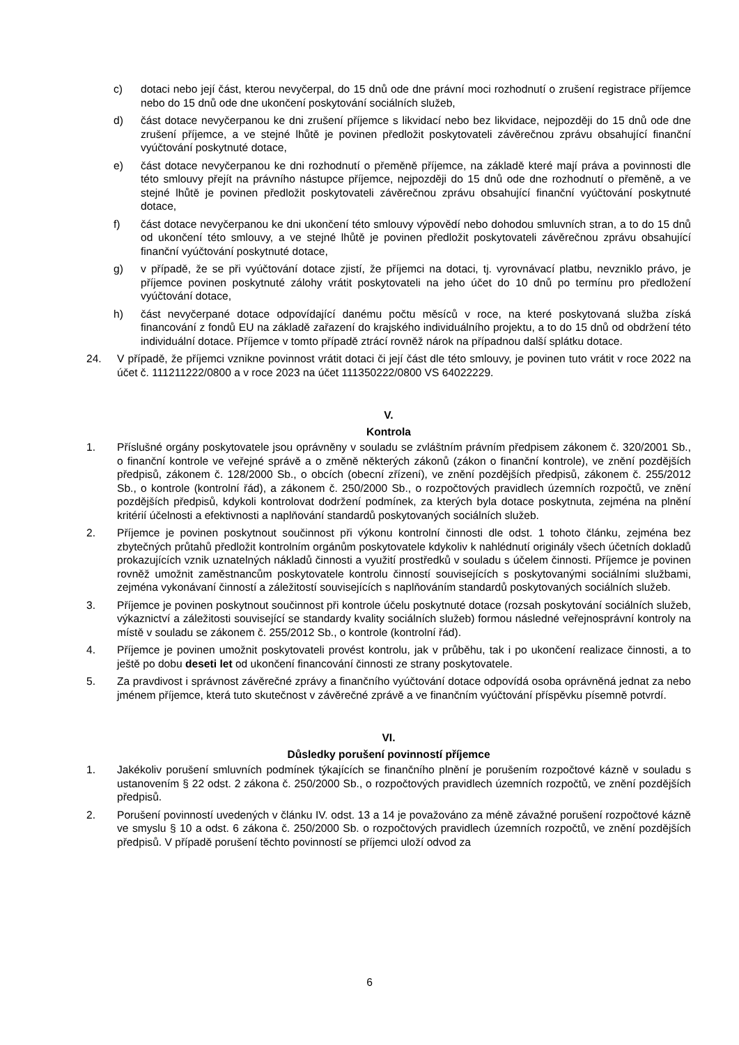c) dotaci nebo její část, kterou nevyčerpal, do 15 dnů ode dne právní moci rozhodnutí o zrušení registrace příjemce nebo do 15 dnů ode dne ukončení poskytování sociálních služeb,
d) část dotace nevyčerpanou ke dni zrušení příjemce s likvidací nebo bez likvidace, nejpozději do 15 dnů ode dne zrušení příjemce, a ve stejné lhůtě je povinen předložit poskytovateli závěrečnou zprávu obsahující finanční vyúčtování poskytnuté dotace,
e) část dotace nevyčerpanou ke dni rozhodnutí o přeměně příjemce, na základě které mají práva a povinnosti dle této smlouvy přejít na právního nástupce příjemce, nejpozději do 15 dnů ode dne rozhodnutí o přeměně, a ve stejné lhůtě je povinen předložit poskytovateli závěrečnou zprávu obsahující finanční vyúčtování poskytnuté dotace,
f) část dotace nevyčerpanou ke dni ukončení této smlouvy výpovědí nebo dohodou smluvních stran, a to do 15 dnů od ukončení této smlouvy, a ve stejné lhůtě je povinen předložit poskytovateli závěrečnou zprávu obsahující finanční vyúčtování poskytnuté dotace,
g) v případě, že se při vyúčtování dotace zjistí, že příjemci na dotaci, tj. vyrovnávací platbu, nevzniklo právo, je příjemce povinen poskytnuté zálohy vrátit poskytovateli na jeho účet do 10 dnů po termínu pro předložení vyúčtování dotace,
h) část nevyčerpané dotace odpovídající danému počtu měsíců v roce, na které poskytovaná služba získá financování z fondů EU na základě zařazení do krajského individuálního projektu, a to do 15 dnů od obdržení této individuální dotace. Příjemce v tomto případě ztrácí rovněž nárok na případnou další splátku dotace.
24. V případě, že příjemci vznikne povinnost vrátit dotaci či její část dle této smlouvy, je povinen tuto vrátit v roce 2022 na účet č. 111211222/0800 a v roce 2023 na účet 111350222/0800 VS 64022229.
V.
Kontrola
1. Příslušné orgány poskytovatele jsou oprávněny v souladu se zvláštním právním předpisem zákonem č. 320/2001 Sb., o finanční kontrole ve veřejné správě a o změně některých zákonů (zákon o finanční kontrole), ve znění pozdějších předpisů, zákonem č. 128/2000 Sb., o obcích (obecní zřízení), ve znění pozdějších předpisů, zákonem č. 255/2012 Sb., o kontrole (kontrolní řád), a zákonem č. 250/2000 Sb., o rozpočtových pravidlech územních rozpočtů, ve znění pozdějších předpisů, kdykoli kontrolovat dodržení podmínek, za kterých byla dotace poskytnuta, zejména na plnění kritérií účelnosti a efektivnosti a naplňování standardů poskytovaných sociálních služeb.
2. Příjemce je povinen poskytnout součinnost při výkonu kontrolní činnosti dle odst. 1 tohoto článku, zejména bez zbytečných průtahů předložit kontrolním orgánům poskytovatele kdykoliv k nahlédnutí originály všech účetních dokladů prokazujících vznik uznatelných nákladů činnosti a využití prostředků v souladu s účelem činnosti. Příjemce je povinen rovněž umožnit zaměstnancům poskytovatele kontrolu činností souvisejících s poskytovanými sociálními službami, zejména vykonávaní činností a záležitostí souvisejících s naplňováním standardů poskytovaných sociálních služeb.
3. Příjemce je povinen poskytnout součinnost při kontrole účelu poskytnuté dotace (rozsah poskytování sociálních služeb, výkaznictví a záležitosti související se standardy kvality sociálních služeb) formou následné veřejnosprávní kontroly na místě v souladu se zákonem č. 255/2012 Sb., o kontrole (kontrolní řád).
4. Příjemce je povinen umožnit poskytovateli provést kontrolu, jak v průběhu, tak i po ukončení realizace činnosti, a to ještě po dobu deseti let od ukončení financování činnosti ze strany poskytovatele.
5. Za pravdivost i správnost závěrečné zprávy a finančního vyúčtování dotace odpovídá osoba oprávněná jednat za nebo jménem příjemce, která tuto skutečnost v závěrečné zprávě a ve finančním vyúčtování příspěvku písemně potvrdí.
VI.
Důsledky porušení povinností příjemce
1. Jakékoliv porušení smluvních podmínek týkajících se finančního plnění je porušením rozpočtové kázně v souladu s ustanovením § 22 odst. 2 zákona č. 250/2000 Sb., o rozpočtových pravidlech územních rozpočtů, ve znění pozdějších předpisů.
2. Porušení povinností uvedených v článku IV. odst. 13 a 14 je považováno za méně závažné porušení rozpočtové kázně ve smyslu § 10 a odst. 6 zákona č. 250/2000 Sb. o rozpočtových pravidlech územních rozpočtů, ve znění pozdějších předpisů. V případě porušení těchto povinností se příjemci uloží odvod za
6